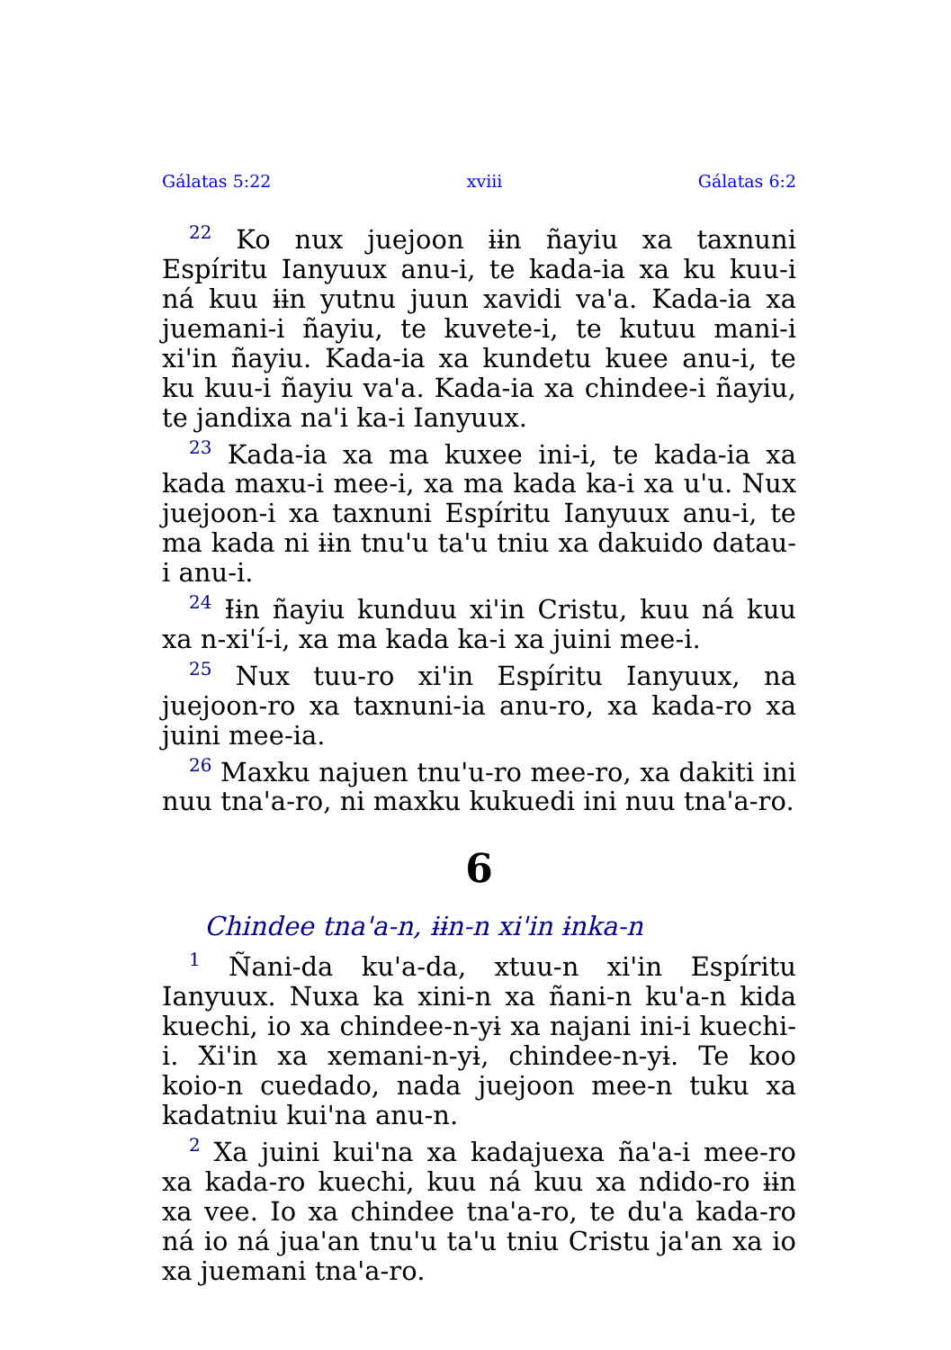Gálatas 5:22 xviii Gálatas 6:2
<sup>22</sup> Ko nux juejoon ɨɨn ñayiu xa taxnuni Espíritu Ianyuux anu-i, te kada-ia xa ku kuu-i ná kuu ɨɨn yutnu juun xavidi va'a. Kada-ia xa juemani-i ñayiu, te kuvete-i, te kutuu mani-i xi'in ñayiu. Kada-ia xa kundetu kuee anu-i, te ku kuu-i ñayiu va'a. Kada-ia xa chindee-i ñayiu, te jandixa na'i ka-i Ianyuux.
<sup>23</sup> Kada-ia xa ma kuxee ini-i, te kada-ia xa kada maxu-i mee-i, xa ma kada ka-i xa u'u. Nux juejoon-i xa taxnuni Espíritu Ianyuux anu-i, te ma kada ni ɨɨn tnu'u ta'u tniu xa dakuido datau-i anu-i.
<sup>24</sup> Ɨɨn ñayiu kunduu xi'in Cristu, kuu ná kuu xa n-xi'í-i, xa ma kada ka-i xa juini mee-i.
<sup>25</sup> Nux tuu-ro xi'in Espíritu Ianyuux, na juejoon-ro xa taxnuni-ia anu-ro, xa kada-ro xa juini mee-ia.
<sup>26</sup> Maxku najuen tnu'u-ro mee-ro, xa dakiti ini nuu tna'a-ro, ni maxku kukuedi ini nuu tna'a-ro.
6
Chindee tna'a-n, ɨɨn-n xi'in ɨnka-n
<sup>1</sup> Ñani-da ku'a-da, xtuu-n xi'in Espíritu Ianyuux. Nuxa ka xini-n xa ñani-n ku'a-n kida kuechi, io xa chindee-n-yɨ xa najani ini-i kuechi-i. Xi'in xa xemani-n-yɨ, chindee-n-yɨ. Te koo koio-n cuedado, nada juejoon mee-n tuku xa kadatniu kui'na anu-n.
<sup>2</sup> Xa juini kui'na xa kadajuexa ña'a-i mee-ro xa kada-ro kuechi, kuu ná kuu xa ndido-ro ɨɨn xa vee. Io xa chindee tna'a-ro, te du'a kada-ro ná io ná jua'an tnu'u ta'u tniu Cristu ja'an xa io xa juemani tna'a-ro.